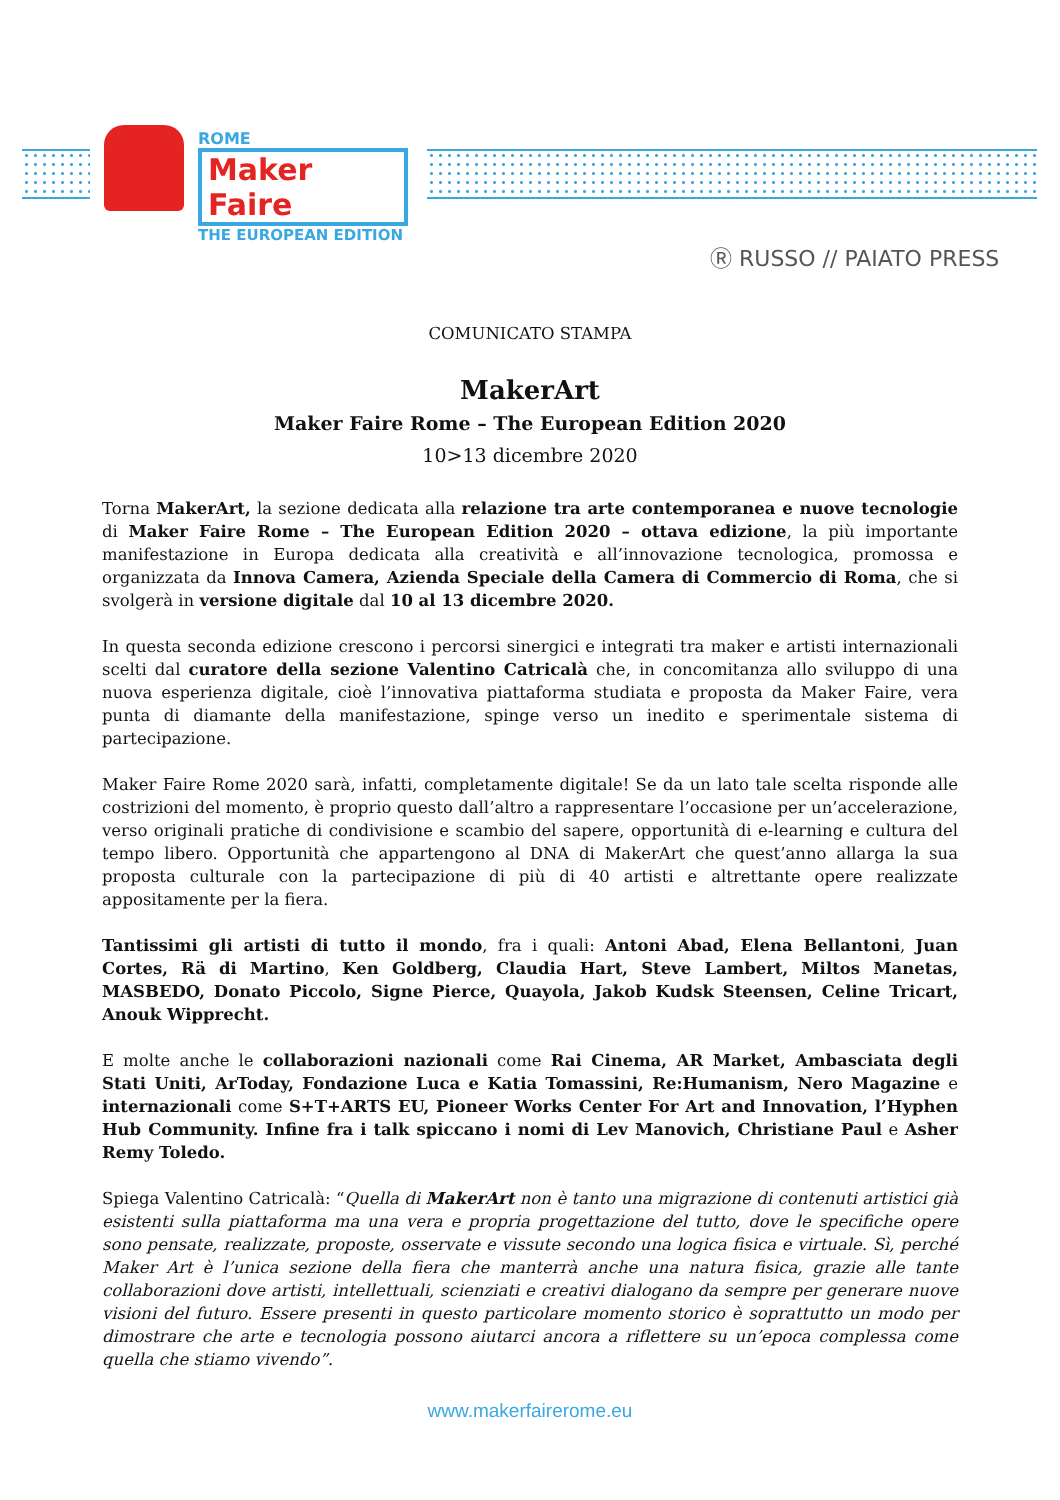ROME
Maker Faire
THE EUROPEAN EDITION
Ⓡ RUSSO // PAIATO PRESS
COMUNICATO STAMPA
MakerArt
Maker Faire Rome – The European Edition 2020
10>13 dicembre 2020
Torna MakerArt, la sezione dedicata alla relazione tra arte contemporanea e nuove tecnologie di Maker Faire Rome – The European Edition 2020 – ottava edizione, la più importante manifestazione in Europa dedicata alla creatività e all’innovazione tecnologica, promossa e organizzata da Innova Camera, Azienda Speciale della Camera di Commercio di Roma, che si svolgerà in versione digitale dal 10 al 13 dicembre 2020.
In questa seconda edizione crescono i percorsi sinergici e integrati tra maker e artisti internazionali scelti dal curatore della sezione Valentino Catricalà che, in concomitanza allo sviluppo di una nuova esperienza digitale, cioè l’innovativa piattaforma studiata e proposta da Maker Faire, vera punta di diamante della manifestazione, spinge verso un inedito e sperimentale sistema di partecipazione.
Maker Faire Rome 2020 sarà, infatti, completamente digitale! Se da un lato tale scelta risponde alle costrizioni del momento, è proprio questo dall’altro a rappresentare l’occasione per un’accelerazione, verso originali pratiche di condivisione e scambio del sapere, opportunità di e-learning e cultura del tempo libero. Opportunità che appartengono al DNA di MakerArt che quest’anno allarga la sua proposta culturale con la partecipazione di più di 40 artisti e altrettante opere realizzate appositamente per la fiera.
Tantissimi gli artisti di tutto il mondo, fra i quali: Antoni Abad, Elena Bellantoni, Juan Cortes, Rä di Martino, Ken Goldberg, Claudia Hart, Steve Lambert, Miltos Manetas, MASBEDO, Donato Piccolo, Signe Pierce, Quayola, Jakob Kudsk Steensen, Celine Tricart, Anouk Wipprecht.
E molte anche le collaborazioni nazionali come Rai Cinema, AR Market, Ambasciata degli Stati Uniti, ArToday, Fondazione Luca e Katia Tomassini, Re:Humanism, Nero Magazine e internazionali come S+T+ARTS EU, Pioneer Works Center For Art and Innovation, l’Hyphen Hub Community. Infine fra i talk spiccano i nomi di Lev Manovich, Christiane Paul e Asher Remy Toledo.
Spiega Valentino Catricalà: “Quella di MakerArt non è tanto una migrazione di contenuti artistici già esistenti sulla piattaforma ma una vera e propria progettazione del tutto, dove le specifiche opere sono pensate, realizzate, proposte, osservate e vissute secondo una logica fisica e virtuale. Sì, perché Maker Art è l’unica sezione della fiera che manterrà anche una natura fisica, grazie alle tante collaborazioni dove artisti, intellettuali, scienziati e creativi dialogano da sempre per generare nuove visioni del futuro. Essere presenti in questo particolare momento storico è soprattutto un modo per dimostrare che arte e tecnologia possono aiutarci ancora a riflettere su un’epoca complessa come quella che stiamo vivendo”.
www.makerfairerome.eu